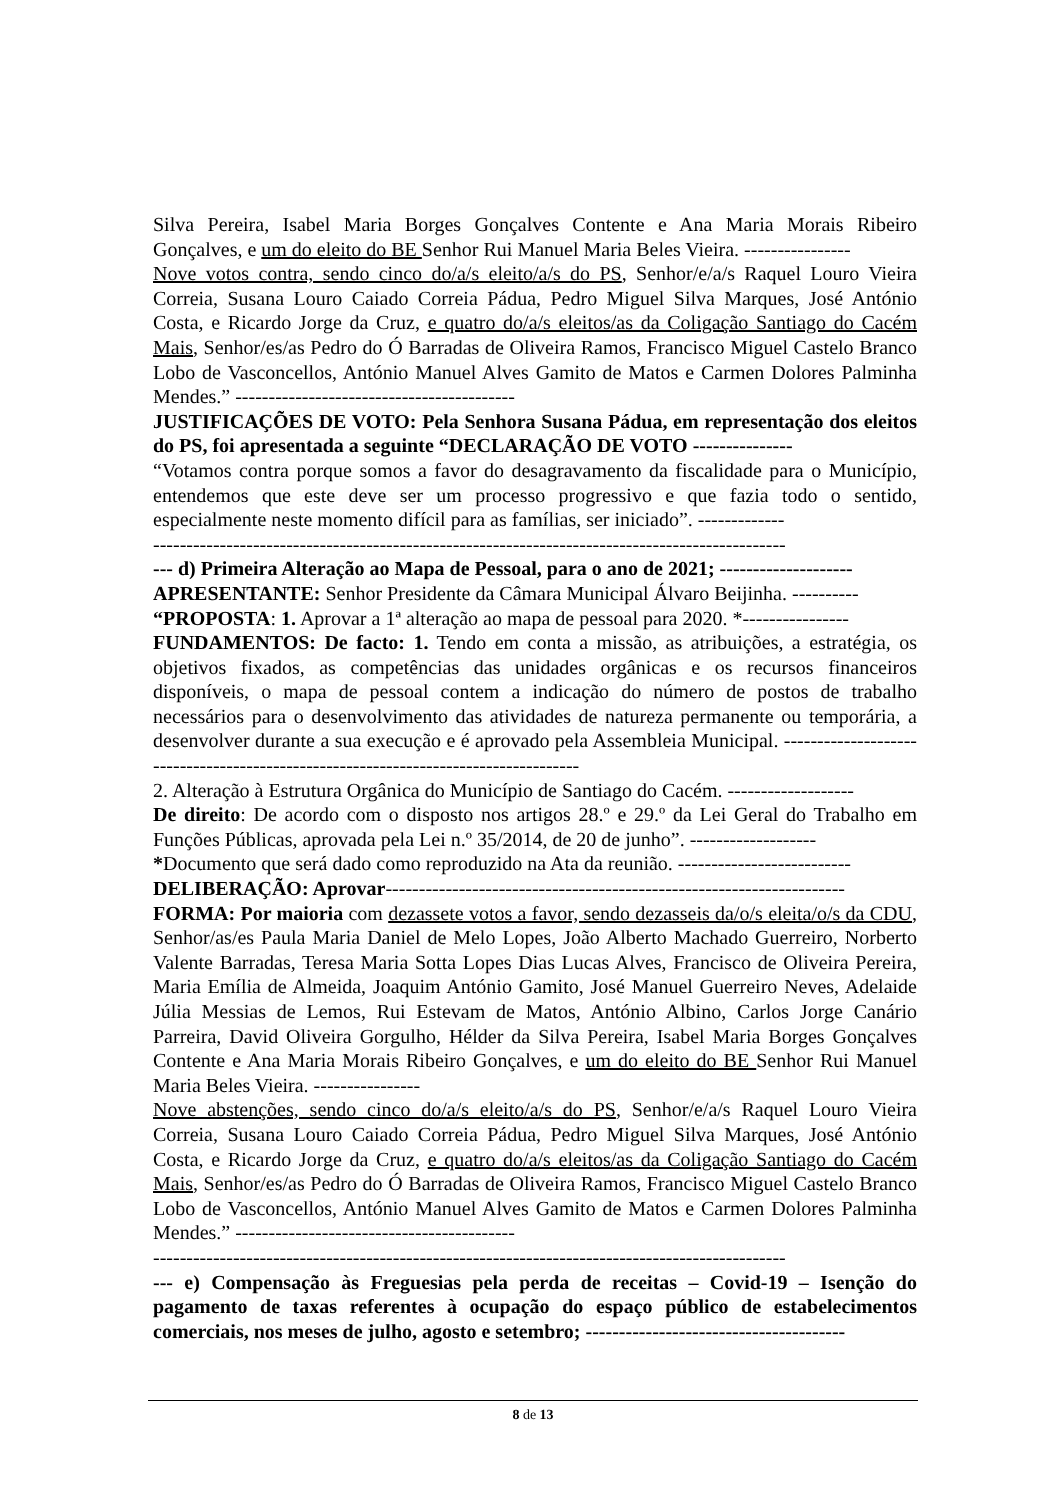Silva Pereira, Isabel Maria Borges Gonçalves Contente e Ana Maria Morais Ribeiro Gonçalves, e um do eleito do BE Senhor Rui Manuel Maria Beles Vieira. ----------------
Nove votos contra, sendo cinco do/a/s eleito/a/s do PS, Senhor/e/a/s Raquel Louro Vieira Correia, Susana Louro Caiado Correia Pádua, Pedro Miguel Silva Marques, José António Costa, e Ricardo Jorge da Cruz, e quatro do/a/s eleitos/as da Coligação Santiago do Cacém Mais, Senhor/es/as Pedro do Ó Barradas de Oliveira Ramos, Francisco Miguel Castelo Branco Lobo de Vasconcellos, António Manuel Alves Gamito de Matos e Carmen Dolores Palminha Mendes.” ------------------------------------------
JUSTIFICAÇÕES DE VOTO: Pela Senhora Susana Pádua, em representação dos eleitos do PS, foi apresentada a seguinte “DECLARAÇÃO DE VOTO ---------------
“Votamos contra porque somos a favor do desagravamento da fiscalidade para o Município, entendemos que este deve ser um processo progressivo e que fazia todo o sentido, especialmente neste momento difícil para as famílias, ser iniciado”. -------------
-----------------------------------------------------------------------------------------------
--- d) Primeira Alteração ao Mapa de Pessoal, para o ano de 2021; --------------------
APRESENTANTE: Senhor Presidente da Câmara Municipal Álvaro Beijinha. ----------
“PROPOSTA: 1. Aprovar a 1ª alteração ao mapa de pessoal para 2020. *----------------
FUNDAMENTOS: De facto: 1. Tendo em conta a missão, as atribuições, a estratégia, os objetivos fixados, as competências das unidades orgânicas e os recursos financeiros disponíveis, o mapa de pessoal contem a indicação do número de postos de trabalho necessários para o desenvolvimento das atividades de natureza permanente ou temporária, a desenvolver durante a sua execução e é aprovado pela Assembleia Municipal. ------------------------------------------------------------------------------------
2. Alteração à Estrutura Orgânica do Município de Santiago do Cacém. -------------------
De direito: De acordo com o disposto nos artigos 28.º e 29.º da Lei Geral do Trabalho em Funções Públicas, aprovada pela Lei n.º 35/2014, de 20 de junho”. -------------------
*Documento que será dado como reproduzido na Ata da reunião. --------------------------
DELIBERAÇÃO: Aprovar---------------------------------------------------------------------
FORMA: Por maioria com dezassete votos a favor, sendo dezasseis da/o/s eleita/o/s da CDU, Senhor/as/es Paula Maria Daniel de Melo Lopes, João Alberto Machado Guerreiro, Norberto Valente Barradas, Teresa Maria Sotta Lopes Dias Lucas Alves, Francisco de Oliveira Pereira, Maria Emília de Almeida, Joaquim António Gamito, José Manuel Guerreiro Neves, Adelaide Júlia Messias de Lemos, Rui Estevam de Matos, António Albino, Carlos Jorge Canário Parreira, David Oliveira Gorgulho, Hélder da Silva Pereira, Isabel Maria Borges Gonçalves Contente e Ana Maria Morais Ribeiro Gonçalves, e um do eleito do BE Senhor Rui Manuel Maria Beles Vieira. ----------------
Nove abstenções, sendo cinco do/a/s eleito/a/s do PS, Senhor/e/a/s Raquel Louro Vieira Correia, Susana Louro Caiado Correia Pádua, Pedro Miguel Silva Marques, José António Costa, e Ricardo Jorge da Cruz, e quatro do/a/s eleitos/as da Coligação Santiago do Cacém Mais, Senhor/es/as Pedro do Ó Barradas de Oliveira Ramos, Francisco Miguel Castelo Branco Lobo de Vasconcellos, António Manuel Alves Gamito de Matos e Carmen Dolores Palminha Mendes.” ------------------------------------------
-----------------------------------------------------------------------------------------------
--- e) Compensação às Freguesias pela perda de receitas – Covid-19 – Isenção do pagamento de taxas referentes à ocupação do espaço público de estabelecimentos comerciais, nos meses de julho, agosto e setembro; ---------------------------------------
8 de 13